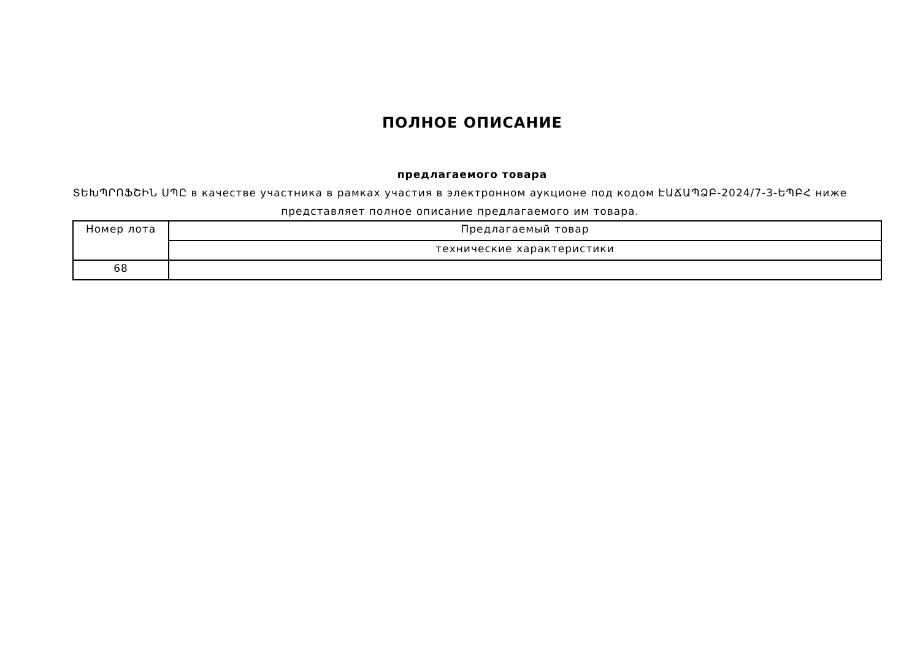ПОЛНОЕ ОПИСАНИЕ
предлагаемого товара
ՏԵԽՊՐՈՖՇԻՆ ՍՊԸ в качестве участника в рамках участия в электронном аукционе под кодом ԷԱՃԱՊՁԲ-2024/7-3-ԵՊԲՀ ниже представляет полное описание предлагаемого им товара.
| Номер лота | Предлагаемый товар |
| | технические характеристики |
| 68 | |